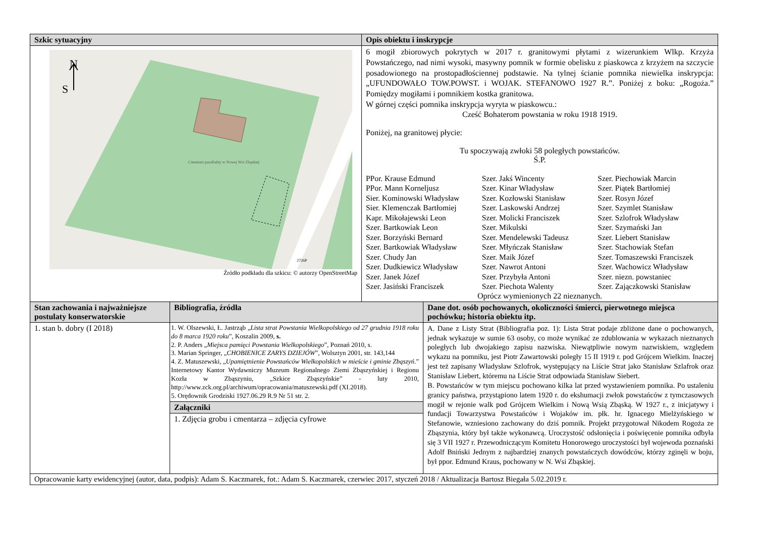| Szkic sytuacyjny | Opis obiektu i inskrypcje |
| --- | --- |
| N S Cmentarz parafialny w Nowej Wsi Zbąskiej 2726P Źródło podkładu dla szkicu: © autorzy OpenStreetMap | 6 mogił zbiorowych pokrytych w 2017 r. granitowymi płytami z wizerunkiem Wlkp. Krzyża Powstańczego, nad nimi wysoki, masywny pomnik w formie obelisku z piaskowca z krzyżem na szczycie posadowionego na prostopadłościennej podstawie. Na tylnej ścianie pomnika niewielka inskrypcja: „UFUNDOWAŁO TOW.POWST. i WOJAK. STEFANOWO 1927 R.”. Poniżej z boku: „Rogoża.” Pomiędzy mogiłami i pomnikiem kostka granitowa. W górnej części pomnika inskrypcja wyryta w piaskowcu.: Cześć Bohaterom powstania w roku 1918 1919. Poniżej, na granitowej płycie: Tu spoczywają zwłoki 58 poległych powstańców. Ś.P. PPor. Krause Edmund PPor. Mann Korneljusz Sier. Kominowski Władysław Sier. Klemenczak Bartłomiej Kapr. Mikołajewski Leon Szer. Bartkowiak Leon Szer. Borzyński Bernard Szer. Bartkowiak Władysław Szer. Chudy Jan Szer. Dudkiewicz Władysław Szer. Janek Józef Szer. Jasiński Franciszek Szer. Jakś Wincenty Szer. Kinar Władysław Szer. Kozłowski Stanisław Szer. Laskowski Andrzej Szer. Molicki Franciszek Szer. Mikulski Szer. Mendelewski Tadeusz Szer. Młyńczak Stanisław Szer. Maik Józef Szer. Nawrot Antoni Szer. Przybyła Antoni Szer. Piechota Walenty Szer. Piechowiak Marcin Szer. Piątek Bartłomiej Szer. Rosyn Józef Szer. Szymlet Stanisław Szer. Szlofrok Władysław Szer. Szymański Jan Szer. Liebert Stanisław Szer. Stachowiak Stefan Szer. Tomaszewski Franciszek Szer. Wachowicz Władysław Szer. niezn. powstaniec Szer. Zajączkowski Stanisław Oprócz wymienionych 22 nieznanych. |
| Stan zachowania i najważniejsze postulaty konserwatorskie | Bibliografia, źródła | Dane dot. osób pochowanych, okoliczności śmierci, pierwotnego miejsca pochówku; historia obiektu itp. |
| --- | --- | --- |
| 1. stan b. dobry (I 2018) | 1. W. Olszewski, Ł. Jastrząb „ Lista strat Powstania Wielkopolskiego od 27 grudnia 1918 roku do 8 marca 1920 roku ”, Koszalin 2009, s. 2. P. Anders „ Miejsca pamięci Powstania Wielkopolskiego ”, Poznań 2010, s. 3. Marian Springer, „ CHOBIENICE ZARYS DZIEJÓW ”, Wolsztyn 2001, str. 143,144 4. Z. Matuszewski, „ Upamiętnienie Powstańców Wielkopolskich w mieście i gminie Zbąszyń .” Internetowy Kantor Wydawniczy Muzeum Regionalnego Ziemi Zbąszyńskiej i Regionu Kozła w Zbąszyniu, „Szkice Zbąszyńskie” - luty 2010, http://www.zck.org.pl/archiwum/opracowania/matuszewski.pdf (XI.2018). 5. Orędownik Grodziski 1927.06.29 R.9 Nr 51 str. 2. | A. Dane z Listy Strat (Bibliografia poz. 1): Lista Strat podaje zbliżone dane o pochowanych, jednak wykazuje w sumie 63 osoby, co może wynikać ze zdublowania w wykazach nieznanych poległych lub dwojakiego zapisu nazwiska. Niewątpliwie nowym nazwiskiem, względem wykazu na pomniku, jest Piotr Zawartowski poległy 15 II 1919 r. pod Grójcem Wielkim. Inaczej jest też zapisany Władysław Szlofrok, występujący na Liście Strat jako Stanisław Szlafrok oraz Stanisław Liebert, któremu na Liście Strat odpowiada Stanisław Siebert. B. Powstańców w tym miejscu pochowano kilka lat przed wystawieniem pomnika. Po ustaleniu granicy państwa, przystąpiono latem 1920 r. do ekshumacji zwłok powstańców z tymczasowych mogił w rejonie walk pod Grójcem Wielkim i Nową Wsią Zbąską. W 1927 r., z inicjatywy i fundacji Towarzystwa Powstańców i Wojaków im. płk. hr. Ignacego Mielżyńskiego w Stefanowie, wzniesiono zachowany do dziś pomnik. Projekt przygotował Nikodem Rogoża ze Zbąszynia, który był także wykonawcą. Uroczystość odsłonięcia i poświęcenie pomnika odbyła się 3 VII 1927 r. Przewodniczącym Komitetu Honorowego uroczystości był wojewoda poznański Adolf Bniński Jednym z najbardziej znanych powstańczych dowódców, którzy zginęli w boju, był ppor. Edmund Kraus, pochowany w N. Wsi Zbąskiej. |
| | Załączniki | |
| | 1. Zdjęcia grobu i cmentarza – zdjęcia cyfrowe | |
| Opracowanie karty ewidencyjnej (autor, data, podpis): Adam S. Kaczmarek, fot.: Adam S. Kaczmarek, czerwiec 2017, styczeń 2018 / Aktualizacja Bartosz Biegała 5.02.2019 r. | | |